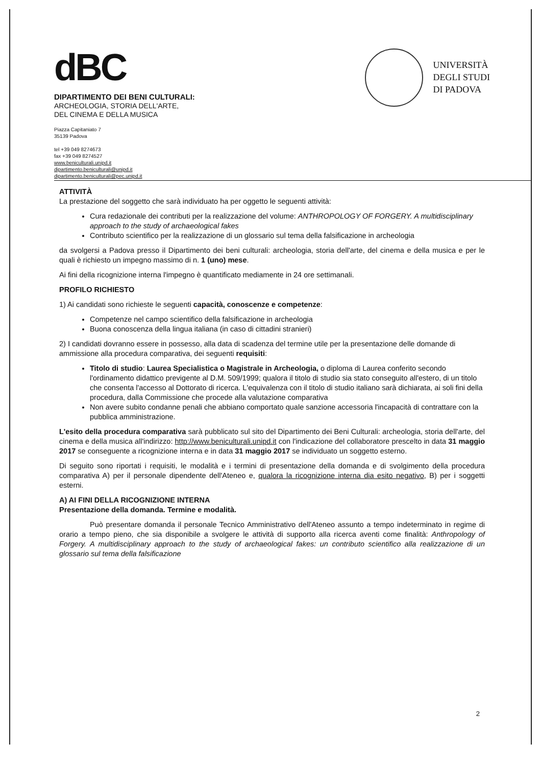dBC
DIPARTIMENTO DEI BENI CULTURALI:
ARCHEOLOGIA, STORIA DELL'ARTE,
DEL CINEMA E DELLA MUSICA
Piazza Capitaniato 7
35139 Padova
tel +39 049 8274673
fax +39 049 8274527
www.beniculturali.unipd.it
dipartimento.beniculturali@unipd.it
dipartimento.beniculturali@pec.unipd.it
UNIVERSITÀ
DEGLI STUDI
DI PADOVA
ATTIVITÀ
La prestazione del soggetto che sarà individuato ha per oggetto le seguenti attività:
Cura redazionale dei contributi per la realizzazione del volume: ANTHROPOLOGY OF FORGERY. A multidisciplinary approach to the study of archaeological fakes
Contributo scientifico per la realizzazione di un glossario sul tema della falsificazione in archeologia
da svolgersi a Padova presso il Dipartimento dei beni culturali: archeologia, storia dell'arte, del cinema e della musica e per le quali è richiesto un impegno massimo di n. 1 (uno) mese.
Ai fini della ricognizione interna l'impegno è quantificato mediamente in 24 ore settimanali.
PROFILO RICHIESTO
1) Ai candidati sono richieste le seguenti capacità, conoscenze e competenze:
Competenze nel campo scientifico della falsificazione in archeologia
Buona conoscenza della lingua italiana (in caso di cittadini stranieri)
2) I candidati dovranno essere in possesso, alla data di scadenza del termine utile per la presentazione delle domande di ammissione alla procedura comparativa, dei seguenti requisiti:
Titolo di studio: Laurea Specialistica o Magistrale in Archeologia, o diploma di Laurea conferito secondo l'ordinamento didattico previgente al D.M. 509/1999; qualora il titolo di studio sia stato conseguito all'estero, di un titolo che consenta l'accesso al Dottorato di ricerca. L'equivalenza con il titolo di studio italiano sarà dichiarata, ai soli fini della procedura, dalla Commissione che procede alla valutazione comparativa
Non avere subito condanne penali che abbiano comportato quale sanzione accessoria l'incapacità di contrattare con la pubblica amministrazione.
L'esito della procedura comparativa sarà pubblicato sul sito del Dipartimento dei Beni Culturali: archeologia, storia dell'arte, del cinema e della musica all'indirizzo: http://www.beniculturali.unipd.it con l'indicazione del collaboratore prescelto in data 31 maggio 2017 se conseguente a ricognizione interna e in data 31 maggio 2017 se individuato un soggetto esterno.
Di seguito sono riportati i requisiti, le modalità e i termini di presentazione della domanda e di svolgimento della procedura comparativa A) per il personale dipendente dell'Ateneo e, qualora la ricognizione interna dia esito negativo, B) per i soggetti esterni.
A) AI FINI DELLA RICOGNIZIONE INTERNA
Presentazione della domanda. Termine e modalità.
Può presentare domanda il personale Tecnico Amministrativo dell'Ateneo assunto a tempo indeterminato in regime di orario a tempo pieno, che sia disponibile a svolgere le attività di supporto alla ricerca aventi come finalità: Anthropology of Forgery. A multidisciplinary approach to the study of archaeological fakes: un contributo scientifico alla realizzazione di un glossario sul tema della falsificazione
2